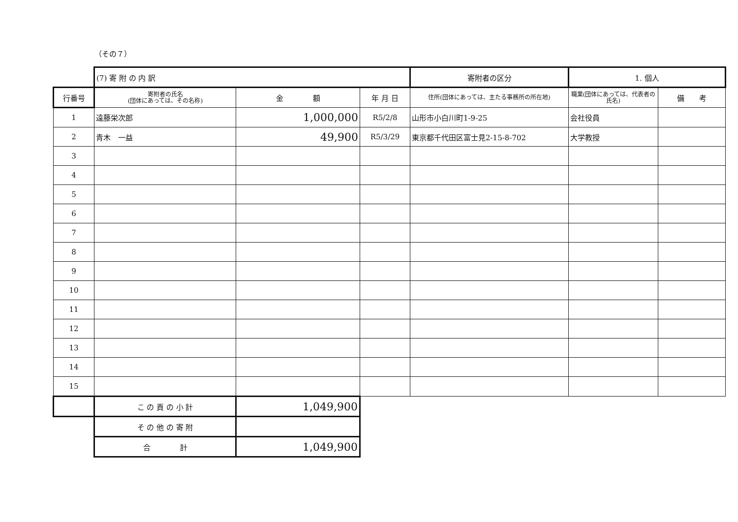（その７）
| | (7) 寄 附 の 内 訳 | | | 寄附者の区分 | 1. 個人 | |
| 行番号 | 寄附者の氏名 (団体にあっては、その名称) | 金 額 | 年 月 日 | 住所(団体にあっては、主たる事務所の所在地) | 職業(団体にあっては、代表者の氏名) | 備 考 |
| 1 | 遠藤栄次郎 | 1,000,000 | R5/2/8 | 山形市小白川町1-9-25 | 会社役員 | |
| 2 | 青木 一益 | 49,900 | R5/3/29 | 東京都千代田区富士見2-15-8-702 | 大学教授 | |
| 3 | | | | | | |
| 4 | | | | | | |
| 5 | | | | | | |
| 6 | | | | | | |
| 7 | | | | | | |
| 8 | | | | | | |
| 9 | | | | | | |
| 10 | | | | | | |
| 11 | | | | | | |
| 12 | | | | | | |
| 13 | | | | | | |
| 14 | | | | | | |
| 15 | | | | | | |
| | こ の 頁 の 小 計 | 1,049,900 | | | | |
| | そ の 他 の 寄 附 | | | | | |
| | 合 計 | 1,049,900 | | | | |